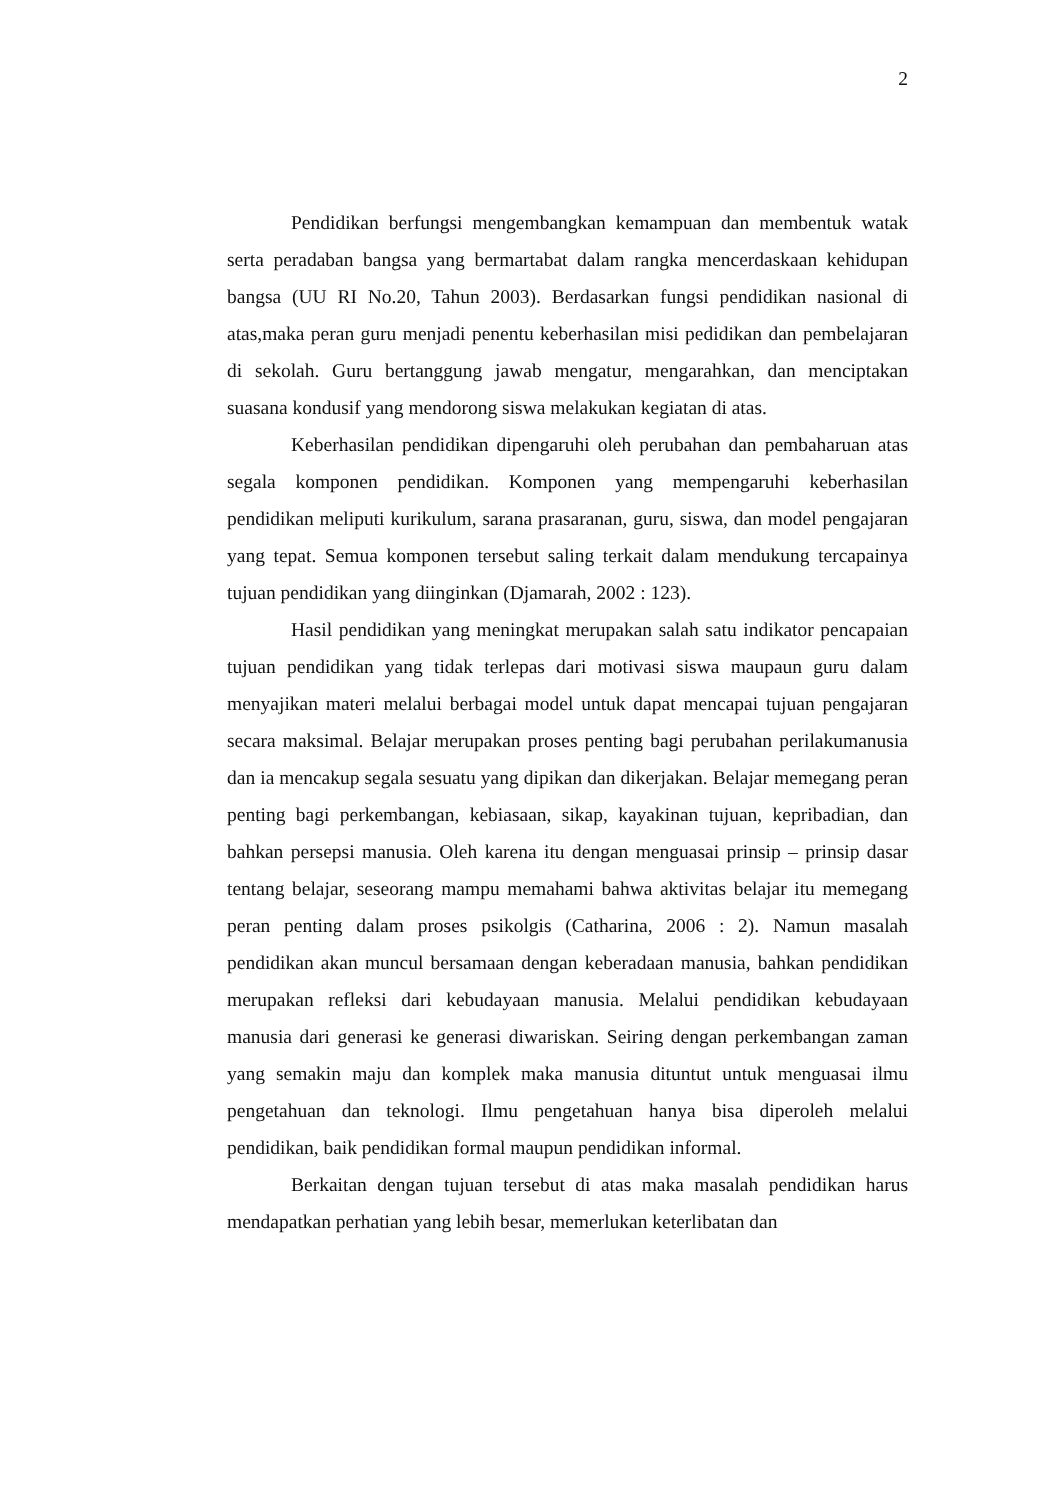2
Pendidikan berfungsi mengembangkan kemampuan dan membentuk watak serta peradaban bangsa yang bermartabat dalam rangka mencerdaskaan kehidupan bangsa (UU RI No.20, Tahun 2003). Berdasarkan fungsi pendidikan nasional di atas,maka peran guru menjadi penentu keberhasilan misi pedidikan dan pembelajaran di sekolah. Guru bertanggung jawab mengatur, mengarahkan, dan menciptakan suasana kondusif yang mendorong siswa melakukan kegiatan di atas.
Keberhasilan pendidikan dipengaruhi oleh perubahan dan pembaharuan atas segala komponen pendidikan. Komponen yang mempengaruhi keberhasilan pendidikan meliputi kurikulum, sarana prasaranan, guru, siswa, dan model pengajaran yang tepat. Semua komponen tersebut saling terkait dalam mendukung tercapainya tujuan pendidikan yang diinginkan (Djamarah, 2002 : 123).
Hasil pendidikan yang meningkat merupakan salah satu indikator pencapaian tujuan pendidikan yang tidak terlepas dari motivasi siswa maupaun guru dalam menyajikan materi melalui berbagai model untuk dapat mencapai tujuan pengajaran secara maksimal. Belajar merupakan proses penting bagi perubahan perilakumanusia dan ia mencakup segala sesuatu yang dipikan dan dikerjakan. Belajar memegang peran penting bagi perkembangan, kebiasaan, sikap, kayakinan tujuan, kepribadian, dan bahkan persepsi manusia. Oleh karena itu dengan menguasai prinsip – prinsip dasar tentang belajar, seseorang mampu memahami bahwa aktivitas belajar itu memegang peran penting dalam proses psikolgis (Catharina, 2006 : 2). Namun masalah pendidikan akan muncul bersamaan dengan keberadaan manusia, bahkan pendidikan merupakan refleksi dari kebudayaan manusia. Melalui pendidikan kebudayaan manusia dari generasi ke generasi diwariskan. Seiring dengan perkembangan zaman yang semakin maju dan komplek maka manusia dituntut untuk menguasai ilmu pengetahuan dan teknologi. Ilmu pengetahuan hanya bisa diperoleh melalui pendidikan, baik pendidikan formal maupun pendidikan informal.
Berkaitan dengan tujuan tersebut di atas maka masalah pendidikan harus mendapatkan perhatian yang lebih besar, memerlukan keterlibatan dan